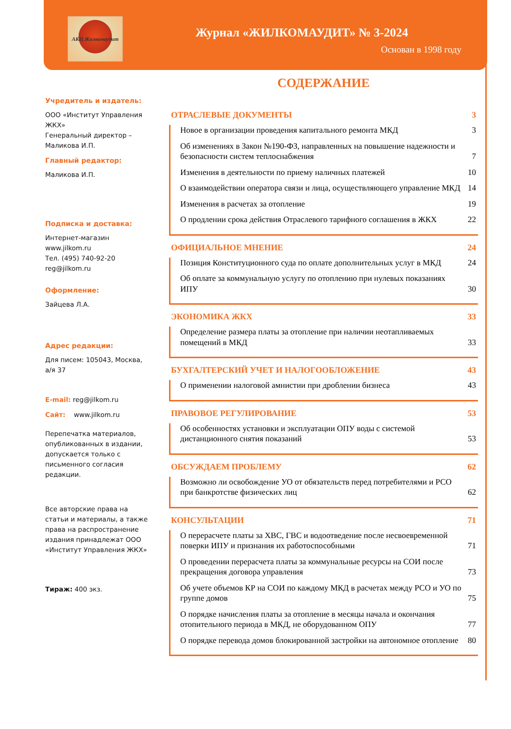АКЦ Жилкомаудит
Журнал «ЖИЛКОМАУДИТ» № 3-2024
Основан в 1998 году
Учредитель и издатель:
ООО «Институт Управления ЖКХ»
Генеральный директор – Маликова И.П.
Главный редактор:
Маликова И.П.
Подписка и доставка:
Интернет-магазин
www.jilkom.ru
Тел. (495) 740-92-20
reg@jilkom.ru
Оформление:
Зайцева Л.А.
Адрес редакции:
Для писем: 105043, Москва, а/я 37
E-mail: reg@jilkom.ru
Сайт: www.jilkom.ru
Перепечатка материалов, опубликованных в издании, допускается только с письменного согласия редакции.
Все авторские права на статьи и материалы, а также права на распространение издания принадлежат ООО «Институт Управления ЖКХ»
Тираж: 400 экз.
СОДЕРЖАНИЕ
ОТРАСЛЕВЫЕ ДОКУМЕНТЫ 3
Новое в организации проведения капитального ремонта МКД 3
Об изменениях в Закон №190-ФЗ, направленных на повышение надежности и безопасности систем теплоснабжения 7
Изменения в деятельности по приему наличных платежей 10
О взаимодействии оператора связи и лица, осуществляющего управление МКД 14
Изменения в расчетах за отопление 19
О продлении срока действия Отраслевого тарифного соглашения в ЖКХ 22
ОФИЦИАЛЬНОЕ МНЕНИЕ 24
Позиция Конституционного суда по оплате дополнительных услуг в МКД 24
Об оплате за коммунальную услугу по отоплению при нулевых показаниях ИПУ 30
ЭКОНОМИКА ЖКХ 33
Определение размера платы за отопление при наличии неотапливаемых помещений в МКД 33
БУХГАЛТЕРСКИЙ УЧЕТ И НАЛОГООБЛОЖЕНИЕ 43
О применении налоговой амнистии при дроблении бизнеса 43
ПРАВОВОЕ РЕГУЛИРОВАНИЕ 53
Об особенностях установки и эксплуатации ОПУ воды с системой дистанционного снятия показаний 53
ОБСУЖДАЕМ ПРОБЛЕМУ 62
Возможно ли освобождение УО от обязательств перед потребителями и РСО при банкротстве физических лиц 62
КОНСУЛЬТАЦИИ 71
О перерасчете платы за ХВС, ГВС и водоотведение после несвоевременной поверки ИПУ и признания их работоспособными 71
О проведении перерасчета платы за коммунальные ресурсы на СОИ после прекращения договора управления 73
Об учете объемов КР на СОИ по каждому МКД в расчетах между РСО и УО по группе домов 75
О порядке начисления платы за отопление в месяцы начала и окончания отопительного периода в МКД, не оборудованном ОПУ 77
О порядке перевода домов блокированной застройки на автономное отопление 80